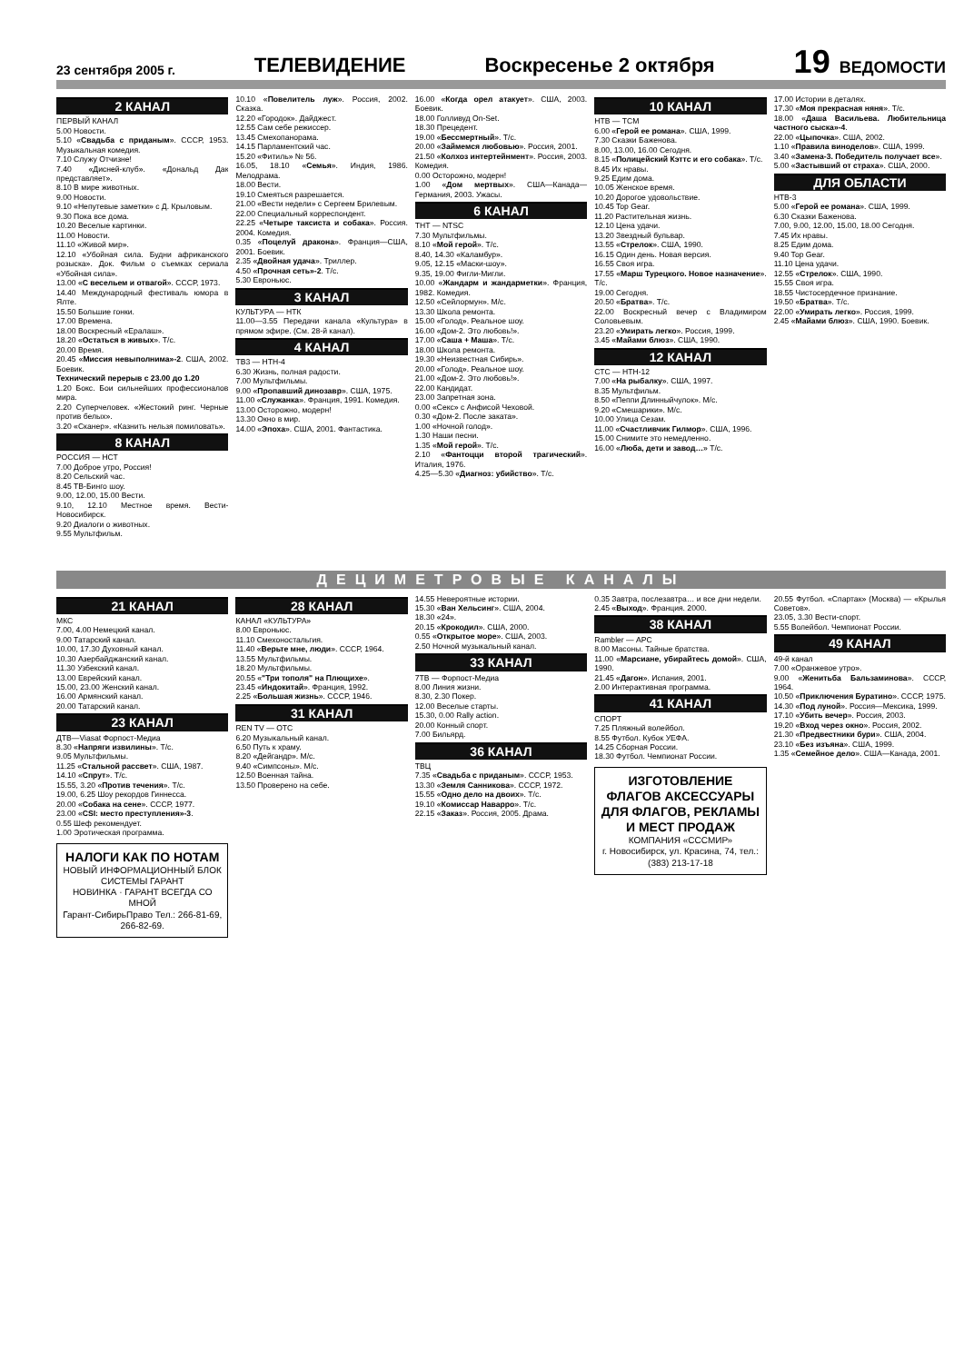23 сентября 2005 г. ТЕЛЕВИДЕНИЕ Воскресенье 2 октября 19 ВЕДОМОСТИ
2 КАНАЛ
ПЕРВЫЙ КАНАЛ
5.00 Новости.
5.10 «Свадьба с приданым». СССР, 1953. Музыкальная комедия.
7.10 Служу Отчизне!
7.40 «Дисней-клуб». «Дональд Дак представляет».
8.10 В мире животных.
9.00 Новости.
9.10 «Непутевые заметки» с Д. Крыловым.
9.30 Пока все дома.
10.20 Веселые картинки.
11.00 Новости.
11.10 «Живой мир».
12.10 «Убойная сила. Будни африканского розыска». Док. Фильм о съемках сериала «Убойная сила».
13.00 «С весельем и отвагой». СССР, 1973.
14.40 Международный фестиваль юмора в Ялте.
15.50 Большие гонки.
17.00 Времена.
18.00 Воскресный «Ералаш».
18.20 «Остаться в живых». Т/с.
20.00 Время.
20.45 «Миссия невыполнима»-2. США, 2002. Боевик.
Технический перерыв с 23.00 до 1.20
1.20 Бокс. Бои сильнейших профессионалов мира.
2.20 Суперчеловек. «Жестокий ринг. Черные против белых».
3.20 «Сканер». «Казнить нельзя помиловать».
8 КАНАЛ
РОССИЯ — НСТ
7.00 Доброе утро, Россия!
8.20 Сельский час.
8.45 ТВ-Бинго шоу.
9.00, 12.00, 15.00 Вести.
9.10, 12.10 Местное время. Вести-Новосибирск.
9.20 Диалоги о животных.
9.55 Мультфильм.
10.10 «Повелитель луж». Россия, 2002. Сказка.
12.20 «Городок». Дайджест.
12.55 Сам себе режиссер.
13.45 Смехопанорама.
14.15 Парламентский час.
15.20 «Фитиль» № 56.
16.05, 18.10 «Семья». Индия, 1986. Мелодрама.
18.00 Вести.
19.10 Смеяться разрешается.
21.00 «Вести недели» с Сергеем Брилевым.
22.00 Специальный корреспондент.
22.25 «Четыре таксиста и собака». Россия. 2004. Комедия.
0.35 «Поцелуй дракона». Франция—США, 2001. Боевик.
2.35 «Двойная удача». Триллер.
4.50 «Прочная сеть»-2. Т/с.
5.30 Евроньюс.
3 КАНАЛ
КУЛЬТУРА — НТК
11.00—3.55 Передачи канала «Культура» в прямом эфире. (См. 28-й канал).
4 КАНАЛ
ТВ3 — НТН-4
6.30 Жизнь, полная радости.
7.00 Мультфильмы.
9.00 «Пропавший динозавр». США, 1975.
11.00 «Служанка». Франция, 1991. Комедия.
13.00 Осторожно, модерн!
13.30 Окно в мир.
14.00 «Эпоха». США, 2001. Фантастика.
16.00 «Когда орел атакует». США, 2003. Боевик.
18.00 Голливуд On-Set.
18.30 Прецедент.
19.00 «Бессмертный». Т/с.
20.00 «Займемся любовью». Россия, 2001.
21.50 «Колхоз интертейнмент». Россия, 2003. Комедия.
0.00 Осторожно, модерн!
1.00 «Дом мертвых». США—Канада—Германия, 2003. Ужасы.
6 КАНАЛ
ТНТ — NTSC
7.30 Мультфильмы.
8.10 «Мой герой». Т/с.
8.40, 14.30 «Каламбур».
9.05, 12.15 «Маски-шоу».
9.35, 19.00 Фигли-Мигли.
10.00 «Жандарм и жандарметки». Франция, 1982. Комедия.
12.50 «Сейлормун». М/с.
13.30 Школа ремонта.
15.00 «Голод». Реальное шоу.
16.00 «Дом-2. Это любовь!».
17.00 «Саша + Маша». Т/с.
18.00 Школа ремонта.
19.30 «Неизвестная Сибирь».
20.00 «Голод». Реальное шоу.
21.00 «Дом-2. Это любовь!».
22.00 Кандидат.
23.00 Запретная зона.
0.00 «Секс» с Анфисой Чеховой.
0.30 «Дом-2. После заката».
1.00 «Ночной голод».
1.30 Наши песни.
1.35 «Мой герой». Т/с.
2.10 «Фантоцци второй трагический». Италия, 1976.
4.25—5.30 «Диагноз: убийство». Т/с.
10 КАНАЛ
НТВ — ТСМ
6.00 «Герой ее романа». США, 1999.
7.30 Сказки Баженова.
8.00, 13.00, 16.00 Сегодня.
8.15 «Полицейский Кэттс и его собака». Т/с.
8.45 Их нравы.
9.25 Едим дома.
10.05 Женское время.
10.20 Дорогое удовольствие.
10.45 Top Gear.
11.20 Растительная жизнь.
12.10 Цена удачи.
13.20 Звездный бульвар.
13.55 «Стрелок». США, 1990.
16.15 Один день. Новая версия.
16.55 Своя игра.
17.55 «Марш Турецкого. Новое назначение». Т/с.
19.00 Сегодня.
20.50 «Братва». Т/с.
22.00 Воскресный вечер с Владимиром Соловьевым.
23.20 «Умирать легко». Россия, 1999.
3.45 «Майами блюз». США, 1990.
12 КАНАЛ
СТС — НТН-12
7.00 «На рыбалку». США, 1997.
8.35 Мультфильм.
8.50 «Пеппи Длинныйчулок». М/с.
9.20 «Смешарики». М/с.
10.00 Улица Сезам.
11.00 «Счастливчик Гилмор». США, 1996.
15.00 Снимите это немедленно.
16.00 «Люба, дети и завод…» Т/с.
17.00 Истории в деталях.
17.30 «Моя прекрасная няня». Т/с.
18.00 «Даша Васильева. Любительница частного сыска»-4.
22.00 «Цыпочка». США, 2002.
1.10 «Правила виноделов». США, 1999.
3.40 «Замена-3. Победитель получает все».
5.00 «Застывший от страха». США, 2000.
ДЛЯ ОБЛАСТИ
НТВ-3
5.00 «Герой ее романа». США, 1999.
6.30 Сказки Баженова.
7.00, 9.00, 12.00, 15.00, 18.00 Сегодня.
7.45 Их нравы.
8.25 Едим дома.
9.40 Top Gear.
11.10 Цена удачи.
12.55 «Стрелок». США, 1990.
15.55 Своя игра.
18.55 Чистосердечное признание.
19.50 «Братва». Т/с.
22.00 «Умирать легко». Россия, 1999.
2.45 «Майами блюз». США, 1990. Боевик.
ДЕЦИМЕТРОВЫЕ КАНАЛЫ
21 КАНАЛ
МКС
7.00, 4.00 Немецкий канал.
9.00 Татарский канал.
10.00, 17.30 Духовный канал.
10.30 Азербайджанский канал.
11.30 Узбекский канал.
13.00 Еврейский канал.
15.00, 23.00 Женский канал.
16.00 Армянский канал.
20.00 Татарский канал.
23 КАНАЛ
ДТВ—Viasat Форпост-Медиа
8.30 «Напряги извилины». Т/с.
9.05 Мультфильмы.
11.25 «Стальной рассвет». США, 1987.
14.10 «Спрут». Т/с.
15.55, 3.20 «Против течения». Т/с.
19.00, 6.25 Шоу рекордов Гиннесса.
20.00 «Собака на сене». СССР, 1977.
23.00 «CSI: место преступления»-3.
0.55 Шеф рекомендует.
1.00 Эротическая программа.
НАЛОГИ КАК ПО НОТАМ
НОВЫЙ ИНФОРМАЦИОННЫЙ БЛОК СИСТЕМЫ ГАРАНТ
НОВИНКА · ГАРАНТ ВСЕГДА СО МНОЙ
Гарант-СибирьПраво Тел.: 266-81-69, 266-82-69.
28 КАНАЛ
КАНАЛ «КУЛЬТУРА»
8.00 Евроньюс.
11.10 Смехоностальгия.
11.40 «Верьте мне, люди». СССР, 1964.
13.55 Мультфильмы.
18.20 Мультфильмы.
20.55 «"Три тополя" на Плющихе».
23.45 «Индокитай». Франция, 1992.
2.25 «Большая жизнь». СССР, 1946.
31 КАНАЛ
REN TV — ОТС
6.20 Музыкальный канал.
6.50 Путь к храму.
8.20 «Дейгандр». М/с.
9.40 «Симпсоны». М/с.
12.50 Военная тайна.
13.50 Проверено на себе.
14.55 Невероятные истории.
15.30 «Ван Хельсинг». США, 2004.
18.30 «24».
20.15 «Крокодил». США, 2000.
0.55 «Открытое море». США, 2003.
2.50 Ночной музыкальный канал.
33 КАНАЛ
7ТВ — Форпост-Медиа
8.00 Линия жизни.
8.30, 2.30 Покер.
12.00 Веселые старты.
15.30, 0.00 Rally action.
20.00 Конный спорт.
7.00 Бильярд.
36 КАНАЛ
ТВЦ
7.35 «Свадьба с приданым». СССР, 1953.
13.30 «Земля Санникова». СССР, 1972.
15.55 «Одно дело на двоих». Т/с.
19.10 «Комиссар Наварро». Т/с.
22.15 «Заказ». Россия, 2005. Драма.
0.35 Завтра, послезавтра… и все дни недели.
2.45 «Выход». Франция. 2000.
38 КАНАЛ
Rambler — АРС
8.00 Масоны. Тайные братства.
11.00 «Марсиане, убирайтесь домой». США, 1990.
21.45 «Дагон». Испания, 2001.
2.00 Интерактивная программа.
41 КАНАЛ
СПОРТ
7.25 Пляжный волейбол.
8.55 Футбол. Кубок УЕФА.
14.25 Сборная России.
18.30 Футбол. Чемпионат России.
ИЗГОТОВЛЕНИЕ ФЛАГОВ АКСЕССУАРЫ ДЛЯ ФЛАГОВ, РЕКЛАМЫ И МЕСТ ПРОДАЖ
КОМПАНИЯ «СССМИР»
г. Новосибирск, ул. Красина, 74, тел.: (383) 213-17-18
20.55 Футбол. «Спартак» (Москва) — «Крылья Советов».
23.05, 3.30 Вести-спорт.
5.55 Волейбол. Чемпионат России.
49 КАНАЛ
49-й канал
7.00 «Оранжевое утро».
9.00 «Женитьба Бальзаминова». СССР, 1964.
10.50 «Приключения Буратино». СССР, 1975.
14.30 «Под луной». Россия—Мексика, 1999.
17.10 «Убить вечер». Россия, 2003.
19.20 «Вход через окно». Россия, 2002.
21.30 «Предвестники бури». США, 2004.
23.10 «Без изъяна». США, 1999.
1.35 «Семейное дело». США—Канада, 2001.